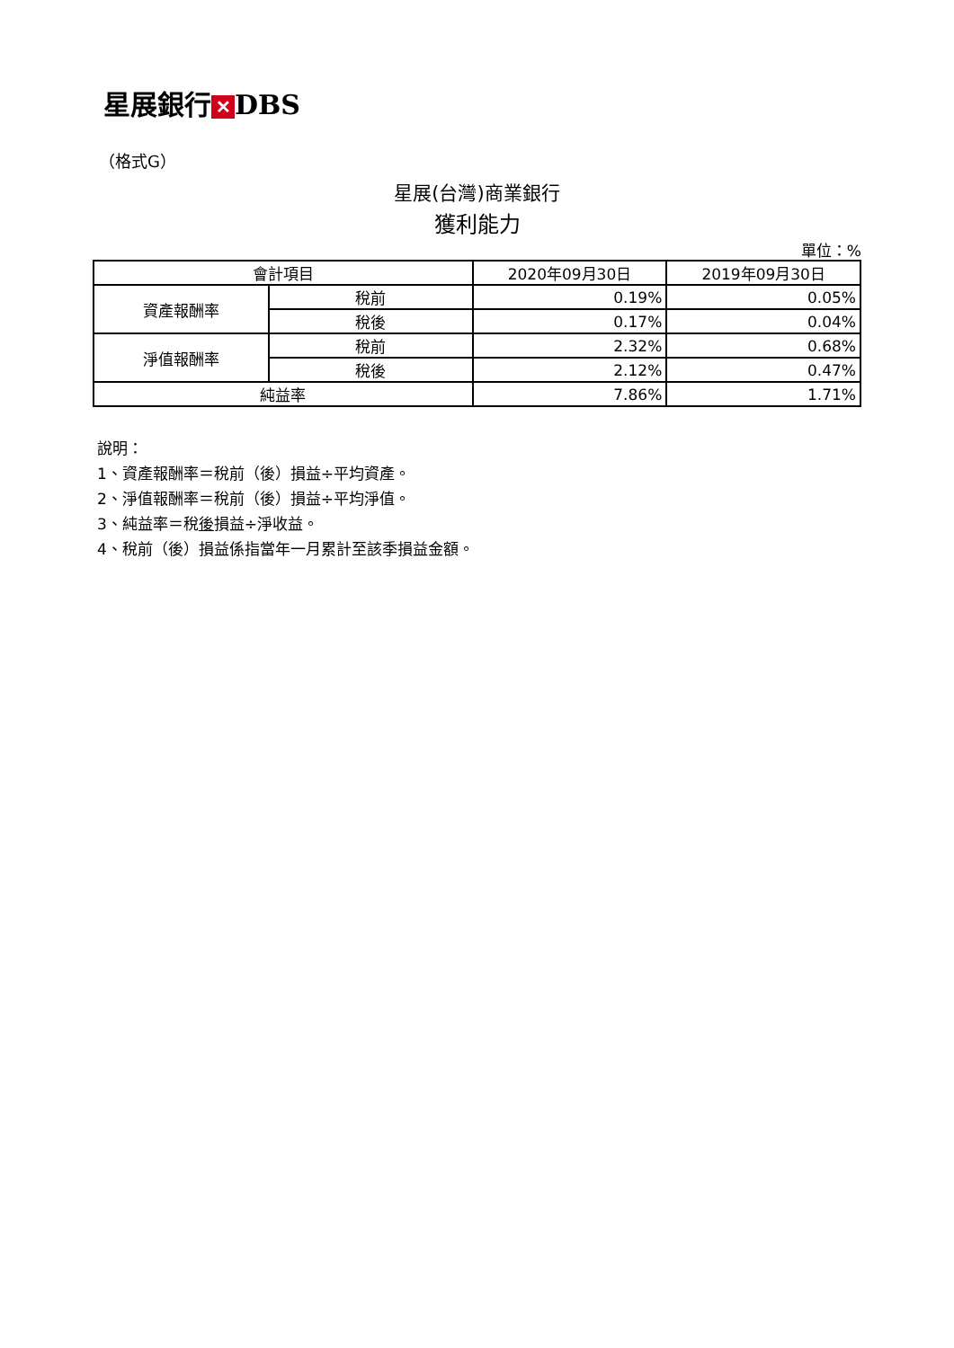星展銀行 ✕ DBS
（格式G）
星展(台灣)商業銀行
獲利能力
單位：%
| 會計項目 | | 2020年09月30日 | 2019年09月30日 |
| --- | --- | --- | --- |
| 資產報酬率 | 稅前 | 0.19% | 0.05% |
| | 稅後 | 0.17% | 0.04% |
| 淨值報酬率 | 稅前 | 2.32% | 0.68% |
| | 稅後 | 2.12% | 0.47% |
| 純益率 | | 7.86% | 1.71% |
說明：
1、資產報酬率＝稅前（後）損益÷平均資產。
2、淨值報酬率＝稅前（後）損益÷平均淨值。
3、純益率＝稅後損益÷淨收益。
4、稅前（後）損益係指當年一月累計至該季損益金額。